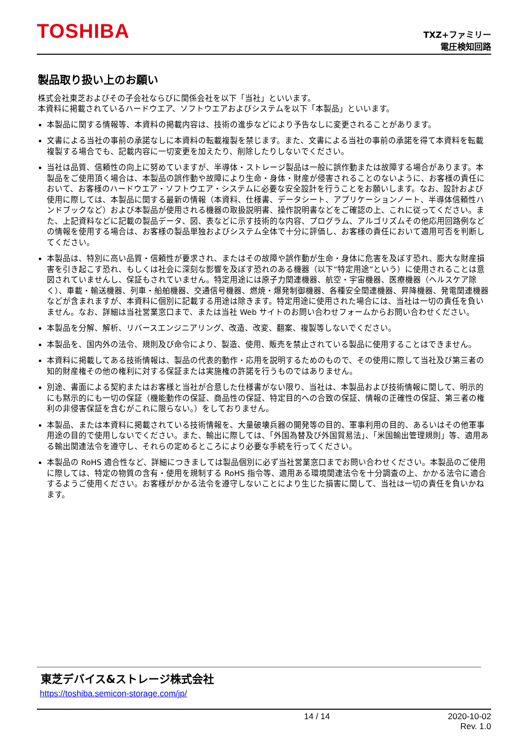TOSHIBA
TXZ+ファミリー
電圧検知回路
製品取り扱い上のお願い
株式会社東芝およびその子会社ならびに関係会社を以下「当社」といいます。
本資料に掲載されているハードウエア、ソフトウエアおよびシステムを以下「本製品」といいます。
本製品に関する情報等、本資料の掲載内容は、技術の進歩などにより予告なしに変更されることがあります。
文書による当社の事前の承諾なしに本資料の転載複製を禁じます。また、文書による当社の事前の承諾を得て本資料を転載複製する場合でも、記載内容に一切変更を加えたり、削除したりしないでください。
当社は品質、信頼性の向上に努めていますが、半導体・ストレージ製品は一般に誤作動または故障する場合があります。本製品をご使用頂く場合は、本製品の誤作動や故障により生命・身体・財産が侵害されることのないように、お客様の責任において、お客様のハードウエア・ソフトウエア・システムに必要な安全設計を行うことをお願いします。なお、設計および使用に際しては、本製品に関する最新の情報（本資料、仕様書、データシート、アプリケーションノート、半導体信頼性ハンドブックなど）および本製品が使用される機器の取扱説明書、操作説明書などをご確認の上、これに従ってください。また、上記資料などに記載の製品データ、図、表などに示す技術的な内容、プログラム、アルゴリズムその他応用回路例などの情報を使用する場合は、お客様の製品単独およびシステム全体で十分に評価し、お客様の責任において適用可否を判断してください。
本製品は、特別に高い品質・信頼性が要求され、またはその故障や誤作動が生命・身体に危害を及ぼす恐れ、膨大な財産損害を引き起こす恐れ、もしくは社会に深刻な影響を及ぼす恐れのある機器（以下“特定用途”という）に使用されることは意図されていませんし、保証もされていません。特定用途には原子力関連機器、航空・宇宙機器、医療機器（ヘルスケア除く）、車載・輸送機器、列車・船舶機器、交通信号機器、燃焼・爆発制御機器、各種安全関連機器、昇降機器、発電関連機器などが含まれますが、本資料に個別に記載する用途は除きます。特定用途に使用された場合には、当社は一切の責任を負いません。なお、詳細は当社営業窓口まで、または当社 Web サイトのお問い合わせフォームからお問い合わせください。
本製品を分解、解析、リバースエンジニアリング、改造、改変、翻案、複製等しないでください。
本製品を、国内外の法令、規則及び命令により、製造、使用、販売を禁止されている製品に使用することはできません。
本資料に掲載してある技術情報は、製品の代表的動作・応用を説明するためのもので、その使用に際して当社及び第三者の知的財産権その他の権利に対する保証または実施権の許諾を行うものではありません。
別途、書面による契約またはお客様と当社が合意した仕様書がない限り、当社は、本製品および技術情報に関して、明示的にも黙示的にも一切の保証（機能動作の保証、商品性の保証、特定目的への合致の保証、情報の正確性の保証、第三者の権利の非侵害保証を含むがこれに限らない。）をしておりません。
本製品、または本資料に掲載されている技術情報を、大量破壊兵器の開発等の目的、軍事利用の目的、あるいはその他軍事用途の目的で使用しないでください。また、輸出に際しては、「外国為替及び外国貿易法」、「米国輸出管理規則」等、適用ある輸出関連法令を遵守し、それらの定めるところにより必要な手続を行ってください。
本製品の RoHS 適合性など、詳細につきましては製品個別に必ず当社営業窓口までお問い合わせください。本製品のご使用に際しては、特定の物質の含有・使用を規制する RoHS 指令等、適用ある環境関連法令を十分調査の上、かかる法令に適合するようご使用ください。お客様がかかる法令を遵守しないことにより生じた損害に関して、当社は一切の責任を負いかねます。
東芝デバイス&ストレージ株式会社
https://toshiba.semicon-storage.com/jp/
14 / 14 2020-10-02
Rev. 1.0